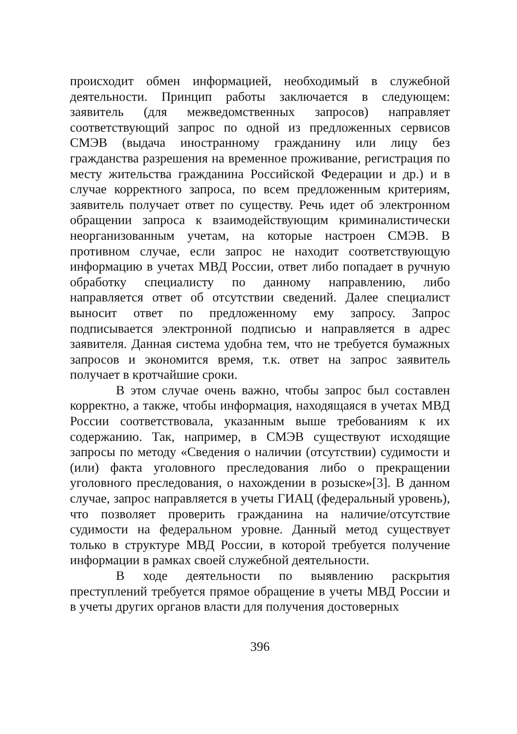происходит обмен информацией, необходимый в служебной деятельности. Принцип работы заключается в следующем: заявитель (для межведомственных запросов) направляет соответствующий запрос по одной из предложенных сервисов СМЭВ (выдача иностранному гражданину или лицу без гражданства разрешения на временное проживание, регистрация по месту жительства гражданина Российской Федерации и др.) и в случае корректного запроса, по всем предложенным критериям, заявитель получает ответ по существу. Речь идет об электронном обращении запроса к взаимодействующим криминалистически неорганизованным учетам, на которые настроен СМЭВ. В противном случае, если запрос не находит соответствующую информацию в учетах МВД России, ответ либо попадает в ручную обработку специалисту по данному направлению, либо направляется ответ об отсутствии сведений. Далее специалист выносит ответ по предложенному ему запросу. Запрос подписывается электронной подписью и направляется в адрес заявителя. Данная система удобна тем, что не требуется бумажных запросов и экономится время, т.к. ответ на запрос заявитель получает в кротчайшие сроки.
В этом случае очень важно, чтобы запрос был составлен корректно, а также, чтобы информация, находящаяся в учетах МВД России соответствовала, указанным выше требованиям к их содержанию. Так, например, в СМЭВ существуют исходящие запросы по методу «Сведения о наличии (отсутствии) судимости и (или) факта уголовного преследования либо о прекращении уголовного преследования, о нахождении в розыске»[3]. В данном случае, запрос направляется в учеты ГИАЦ (федеральный уровень), что позволяет проверить гражданина на наличие/отсутствие судимости на федеральном уровне. Данный метод существует только в структуре МВД России, в которой требуется получение информации в рамках своей служебной деятельности.
В ходе деятельности по выявлению раскрытия преступлений требуется прямое обращение в учеты МВД России и в учеты других органов власти для получения достоверных
396